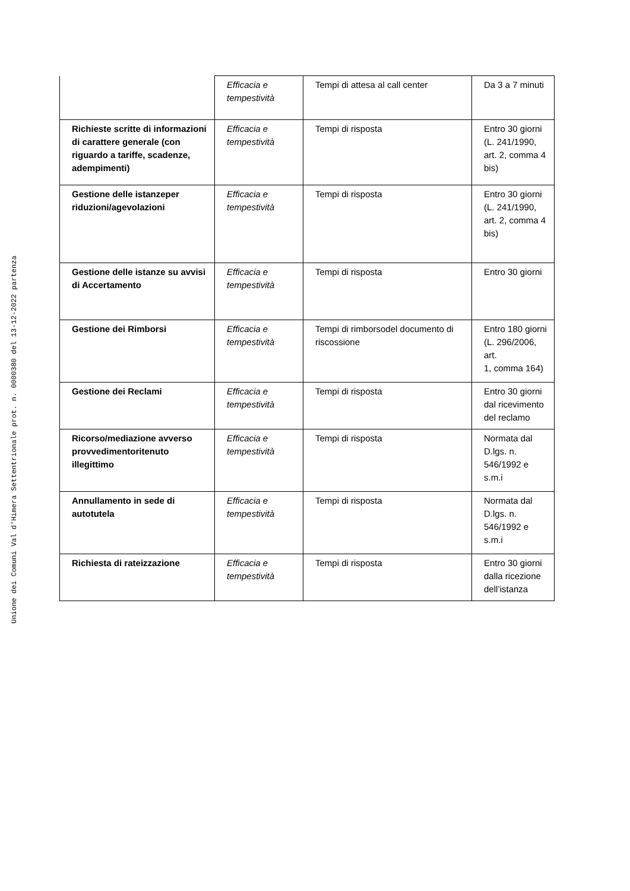Unione dei Comuni Val d'Himera Settentrionale prot. n. 0000380 del 13-12-2022 partenza
| | Efficacia e tempestività | Tempi di attesa al call center | Da 3 a 7 minuti |
| Richieste scritte di informazioni di carattere generale (con riguardo a tariffe, scadenze, adempimenti) | Efficacia e tempestività | Tempi di risposta | Entro 30 giorni (L. 241/1990, art. 2, comma 4 bis) |
| Gestione delle istanzeper riduzioni/agevolazioni | Efficacia e tempestività | Tempi di risposta | Entro 30 giorni (L. 241/1990, art. 2, comma 4 bis) |
| Gestione delle istanze su avvisi di Accertamento | Efficacia e tempestività | Tempi di risposta | Entro 30 giorni |
| Gestione dei Rimborsi | Efficacia e tempestività | Tempi di rimborsodel documento di riscossione | Entro 180 giorni (L. 296/2006, art. 1, comma 164) |
| Gestione dei Reclami | Efficacia e tempestività | Tempi di risposta | Entro 30 giorni dal ricevimento del reclamo |
| Ricorso/mediazione avverso provvedimentoritenuto illegittimo | Efficacia e tempestività | Tempi di risposta | Normata dal D.lgs. n. 546/1992 e s.m.i |
| Annullamento in sede di autotutela | Efficacia e tempestività | Tempi di risposta | Normata dal D.lgs. n. 546/1992 e s.m.i |
| Richiesta di rateizzazione | Efficacia e tempestività | Tempi di risposta | Entro 30 giorni dalla ricezione dell’istanza |